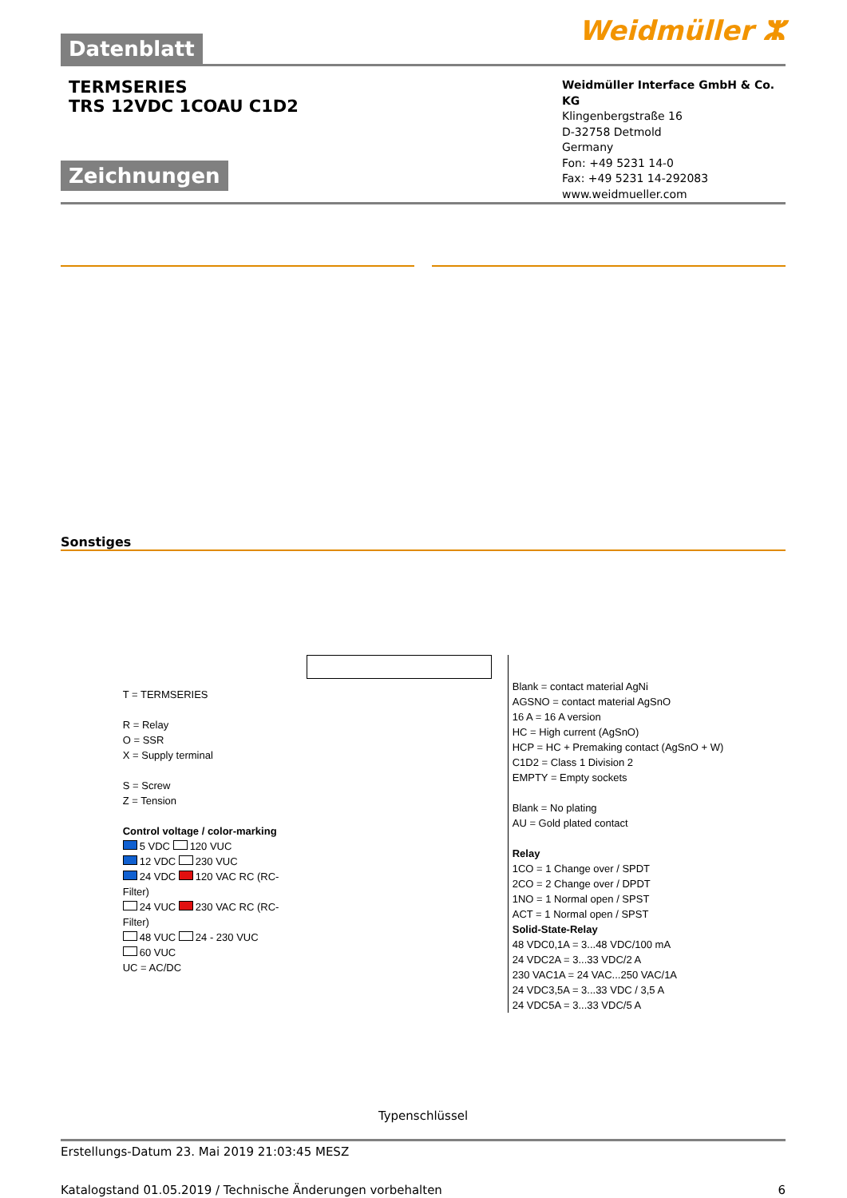Datenblatt
Weidmüller ⵣ
TERMSERIES
TRS 12VDC 1COAU C1D2
Zeichnungen
Weidmüller Interface GmbH & Co. KG
Klingenbergstraße 16
D-32758 Detmold
Germany
Fon: +49 5231 14-0
Fax: +49 5231 14-292083
www.weidmueller.com
Sonstiges
T = TERMSERIES
R = Relay
O = SSR
X = Supply terminal
S = Screw
Z = Tension
Control voltage / color-marking
5 VDC 120 VUC
12 VDC 230 VUC
24 VDC 120 VAC RC (RC-Filter)
24 VUC 230 VAC RC (RC-Filter)
48 VUC 24 - 230 VUC
60 VUC
UC = AC/DC
Blank = contact material AgNi
AGSNO = contact material AgSnO
16 A = 16 A version
HC = High current (AgSnO)
HCP = HC + Premaking contact (AgSnO + W)
C1D2 = Class 1 Division 2
EMPTY = Empty sockets
Blank = No plating
AU = Gold plated contact
Relay
1CO = 1 Change over / SPDT
2CO = 2 Change over / DPDT
1NO = 1 Normal open / SPST
ACT = 1 Normal open / SPST
Solid-State-Relay
48 VDC0,1A = 3...48 VDC/100 mA
24 VDC2A = 3...33 VDC/2 A
230 VAC1A = 24 VAC...250 VAC/1A
24 VDC3,5A = 3...33 VDC / 3,5 A
24 VDC5A = 3...33 VDC/5 A
Typenschlüssel
Erstellungs-Datum 23. Mai 2019 21:03:45 MESZ
Katalogstand 01.05.2019 / Technische Änderungen vorbehalten 6